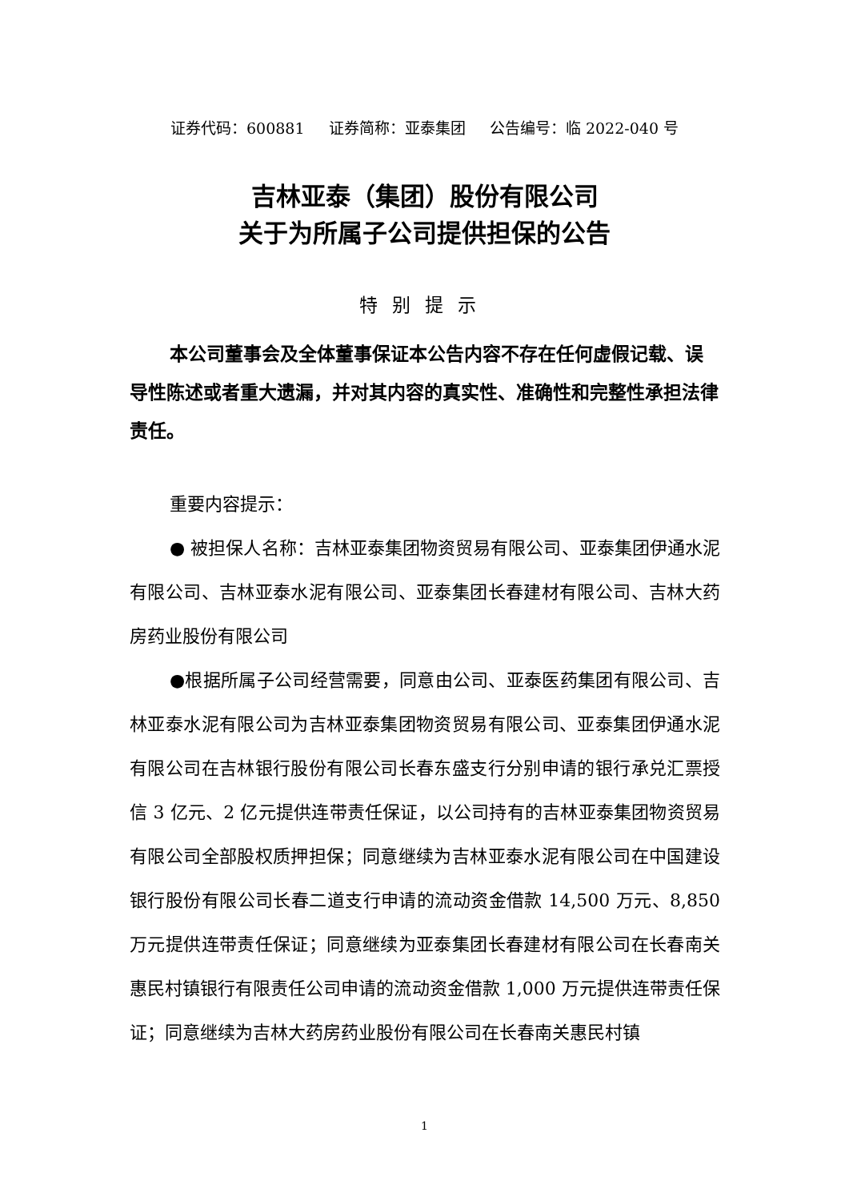证券代码：600881 证券简称：亚泰集团 公告编号：临 2022-040 号
吉林亚泰（集团）股份有限公司
关于为所属子公司提供担保的公告
特别提示
本公司董事会及全体董事保证本公告内容不存在任何虚假记载、误导性陈述或者重大遗漏，并对其内容的真实性、准确性和完整性承担法律责任。
重要内容提示：
● 被担保人名称：吉林亚泰集团物资贸易有限公司、亚泰集团伊通水泥有限公司、吉林亚泰水泥有限公司、亚泰集团长春建材有限公司、吉林大药房药业股份有限公司
●根据所属子公司经营需要，同意由公司、亚泰医药集团有限公司、吉林亚泰水泥有限公司为吉林亚泰集团物资贸易有限公司、亚泰集团伊通水泥有限公司在吉林银行股份有限公司长春东盛支行分别申请的银行承兑汇票授信 3 亿元、2 亿元提供连带责任保证，以公司持有的吉林亚泰集团物资贸易有限公司全部股权质押担保；同意继续为吉林亚泰水泥有限公司在中国建设银行股份有限公司长春二道支行申请的流动资金借款 14,500 万元、8,850 万元提供连带责任保证；同意继续为亚泰集团长春建材有限公司在长春南关惠民村镇银行有限责任公司申请的流动资金借款 1,000 万元提供连带责任保证；同意继续为吉林大药房药业股份有限公司在长春南关惠民村镇
1